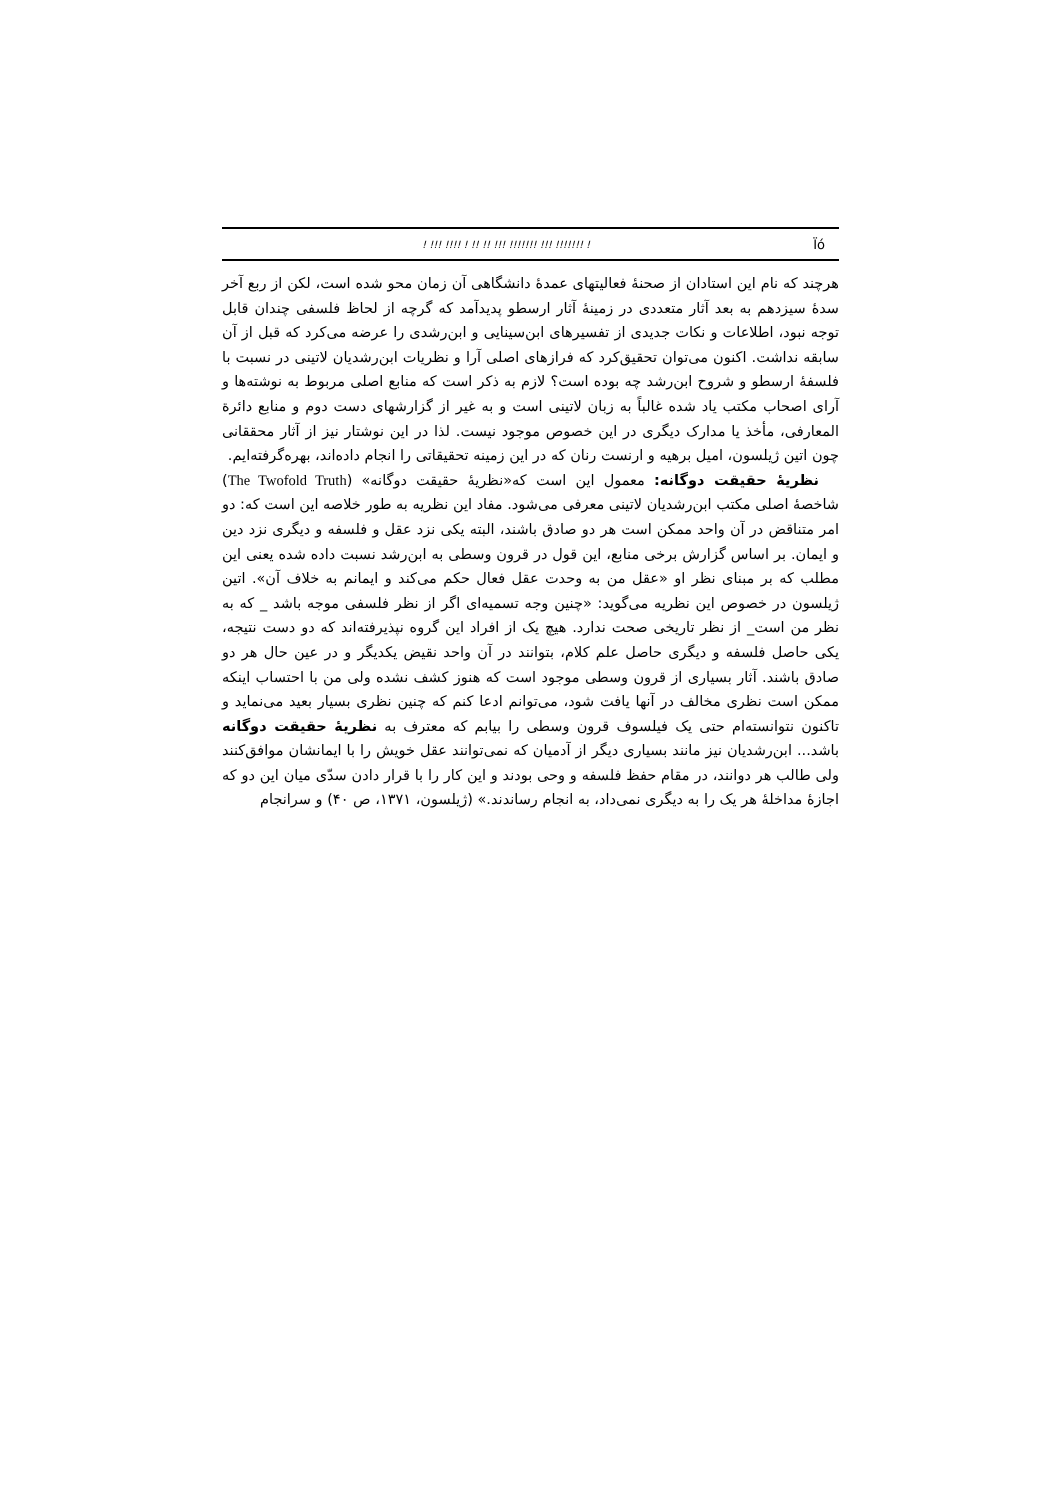! !!! !!!! ! !! !! !!! !!!!!!! !!! !!!!!!! ! Ïó
هرچند که نام این استادان از صحنهٔ فعالیتهای عمدهٔ دانشگاهی آن زمان محو شده است، لکن از ربع آخر سدهٔ سیزدهم به بعد آثار متعددی در زمینهٔ آثار ارسطو پدیدآمد که گرچه از لحاظ فلسفی چندان قابل توجه نبود، اطلاعات و نکات جدیدی از تفسیرهای ابن‌سینایی و ابن‌رشدی را عرضه می‌کرد که قبل از آن سابقه نداشت. اکنون می‌توان تحقیق‌کرد که فرازهای اصلی آرا و نظریات ابن‌رشدیان لاتینی در نسبت با فلسفهٔ ارسطو و شروح ابن‌رشد چه بوده است؟ لازم به ذکر است که منابع اصلی مربوط به نوشته‌ها و آرای اصحاب مکتب یاد شده غالباً به زبان لاتینی است و به غیر از گزارشهای دست دوم و منابع دائرة المعارفی، مأخذ یا مدارک دیگری در این خصوص موجود نیست. لذا در این نوشتار نیز از آثار محققانی چون اتین ژیلسون، امیل برهیه و ارنست رنان که در این زمینه تحقیقاتی را انجام داده‌اند، بهره‌گرفته‌ایم.
نظریهٔ حقیقت دوگانه: معمول این است که«نظریهٔ حقیقت دوگانه» (The Twofold Truth) شاخصهٔ اصلی مکتب ابن‌رشدیان لاتینی معرفی می‌شود. مفاد این نظریه به طور خلاصه این است که: دو امر متناقض در آن واحد ممکن است هر دو صادق باشند، البته یکی نزد عقل و فلسفه و دیگری نزد دین و ایمان. بر اساس گزارش برخی منابع، این قول در قرون وسطی به ابن‌رشد نسبت داده شده یعنی این مطلب که بر مبنای نظر او «عقل من به وحدت عقل فعال حکم می‌کند و ایمانم به خلاف آن». اتین ژیلسون در خصوص این نظریه می‌گوید: «چنین وجه تسمیه‌ای اگر از نظر فلسفی موجه باشد _ که به نظر من است_ از نظر تاریخی صحت ندارد. هیچ یک از افراد این گروه نپذیرفته‌اند که دو دست نتیجه، یکی حاصل فلسفه و دیگری حاصل علم کلام، بتوانند در آن واحد نقیض یکدیگر و در عین حال هر دو صادق باشند. آثار بسیاری از قرون وسطی موجود است که هنوز کشف نشده ولی من با احتساب اینکه ممکن است نظری مخالف در آنها یافت شود، می‌توانم ادعا کنم که چنین نظری بسیار بعید می‌نماید و تاکنون نتوانسته‌ام حتی یک فیلسوف قرون وسطی را بیابم که معترف به نظریهٔ حقیقت دوگانه باشد... ابن‌رشدیان نیز مانند بسیاری دیگر از آدمیان که نمی‌توانند عقل خویش را با ایمانشان موافق‌کنند ولی طالب هر دوانند، در مقام حفظ فلسفه و وحی بودند و این کار را با قرار دادن سدّی میان این دو که اجازهٔ مداخلهٔ هر یک را به دیگری نمی‌داد، به انجام رساندند.» (ژیلسون، ۱۳۷۱، ص ۴۰) و سرانجام